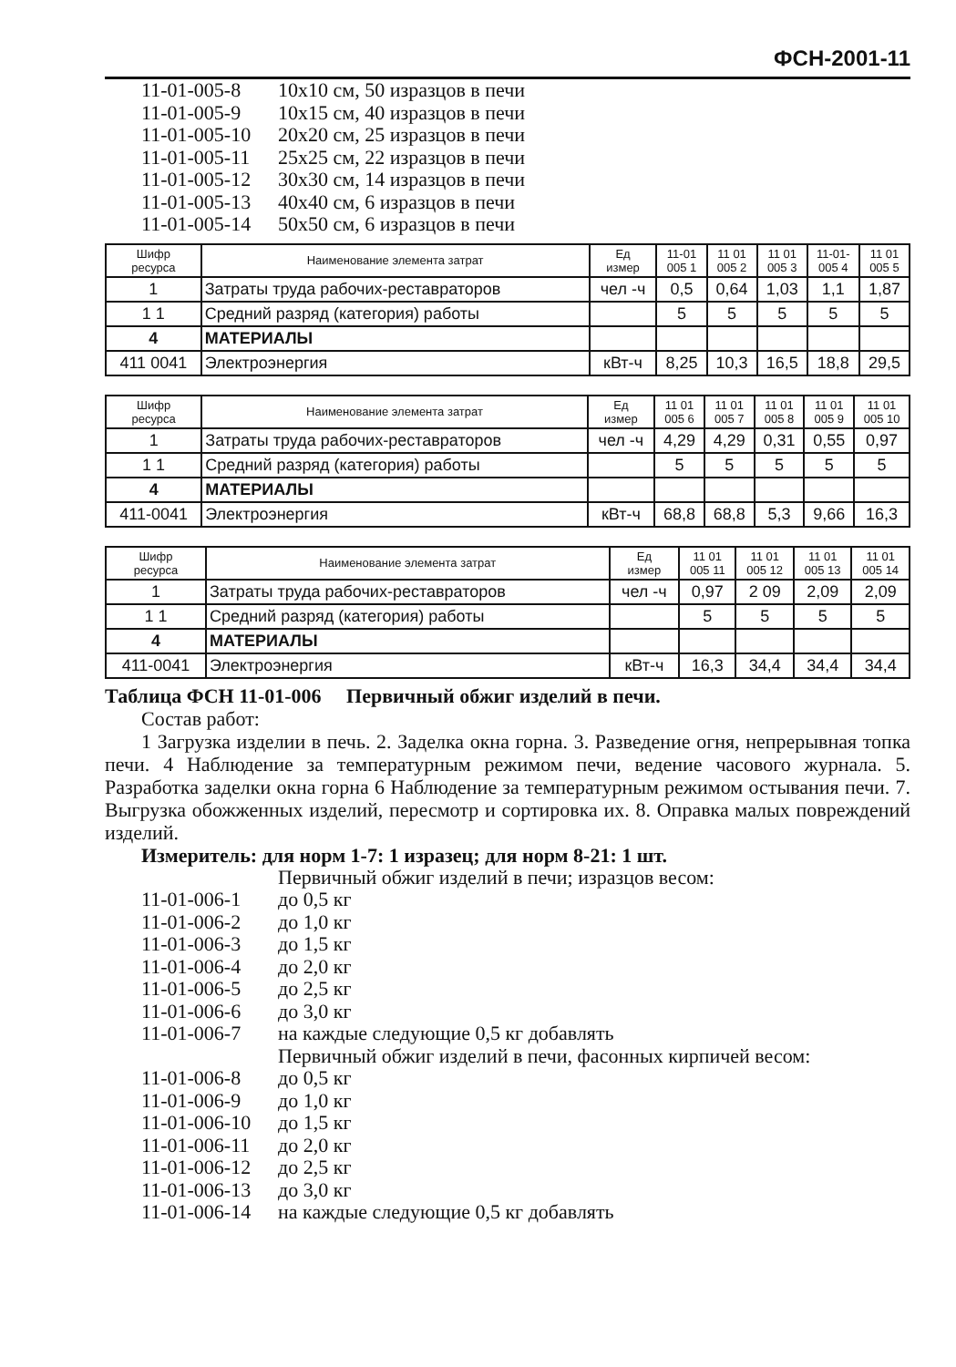ФСН-2001-11
11-01-005-8 10x10 см, 50 изразцов в печи
11-01-005-9 10x15 см, 40 изразцов в печи
11-01-005-10 20x20 см, 25 изразцов в печи
11-01-005-11 25x25 см, 22 изразцов в печи
11-01-005-12 30x30 см, 14 изразцов в печи
11-01-005-13 40x40 см, 6 изразцов в печи
11-01-005-14 50x50 см, 6 изразцов в печи
| Шифр ресурса | Наименование элемента затрат | Ед измер | 11-01 005 1 | 11 01 005 2 | 11 01 005 3 | 11-01- 005 4 | 11 01 005 5 |
| --- | --- | --- | --- | --- | --- | --- | --- |
| 1 | Затраты труда рабочих-реставраторов | чел -ч | 0,5 | 0,64 | 1,03 | 1,1 | 1,87 |
| 1 1 | Средний разряд (категория) работы | | 5 | 5 | 5 | 5 | 5 |
| 4 | МАТЕРИАЛЫ | | | | | | |
| 411 0041 | Электроэнергия | кВт-ч | 8,25 | 10,3 | 16,5 | 18,8 | 29,5 |
| Шифр ресурса | Наименование элемента затрат | Ед измер | 11 01 005 6 | 11 01 005 7 | 11 01 005 8 | 11 01 005 9 | 11 01 005 10 |
| --- | --- | --- | --- | --- | --- | --- | --- |
| 1 | Затраты труда рабочих-реставраторов | чел -ч | 4,29 | 4,29 | 0,31 | 0,55 | 0,97 |
| 1 1 | Средний разряд (категория) работы | | 5 | 5 | 5 | 5 | 5 |
| 4 | МАТЕРИАЛЫ | | | | | | |
| 411-0041 | Электроэнергия | кВт-ч | 68,8 | 68,8 | 5,3 | 9,66 | 16,3 |
| Шифр ресурса | Наименование элемента затрат | Ед измер | 11 01 005 11 | 11 01 005 12 | 11 01 005 13 | 11 01 005 14 |
| --- | --- | --- | --- | --- | --- | --- |
| 1 | Затраты труда рабочих-реставраторов | чел -ч | 0,97 | 2 09 | 2,09 | 2,09 |
| 1 1 | Средний разряд (категория) работы | | 5 | 5 | 5 | 5 |
| 4 | МАТЕРИАЛЫ | | | | | |
| 411-0041 | Электроэнергия | кВт-ч | 16,3 | 34,4 | 34,4 | 34,4 |
Таблица ФСН 11-01-006 Первичный обжиг изделий в печи.
Состав работ:
1 Загрузка изделии в печь. 2. Заделка окна горна. 3. Разведение огня, непрерывная топка печи. 4 Наблюдение за температурным режимом печи, ведение часового журнала. 5. Разработка заделки окна горна 6 Наблюдение за температурным режимом остывания печи. 7. Выгрузка обожженных изделий, пересмотр и сортировка их. 8. Оправка малых повреждений изделий.
Измеритель: для норм 1-7: 1 изразец; для норм 8-21: 1 шт.
Первичный обжиг изделий в печи; изразцов весом:
11-01-006-1 до 0,5 кг
11-01-006-2 до 1,0 кг
11-01-006-3 до 1,5 кг
11-01-006-4 до 2,0 кг
11-01-006-5 до 2,5 кг
11-01-006-6 до 3,0 кг
11-01-006-7 на каждые следующие 0,5 кг добавлять
Первичный обжиг изделий в печи, фасонных кирпичей весом:
11-01-006-8 до 0,5 кг
11-01-006-9 до 1,0 кг
11-01-006-10 до 1,5 кг
11-01-006-11 до 2,0 кг
11-01-006-12 до 2,5 кг
11-01-006-13 до 3,0 кг
11-01-006-14 на каждые следующие 0,5 кг добавлять